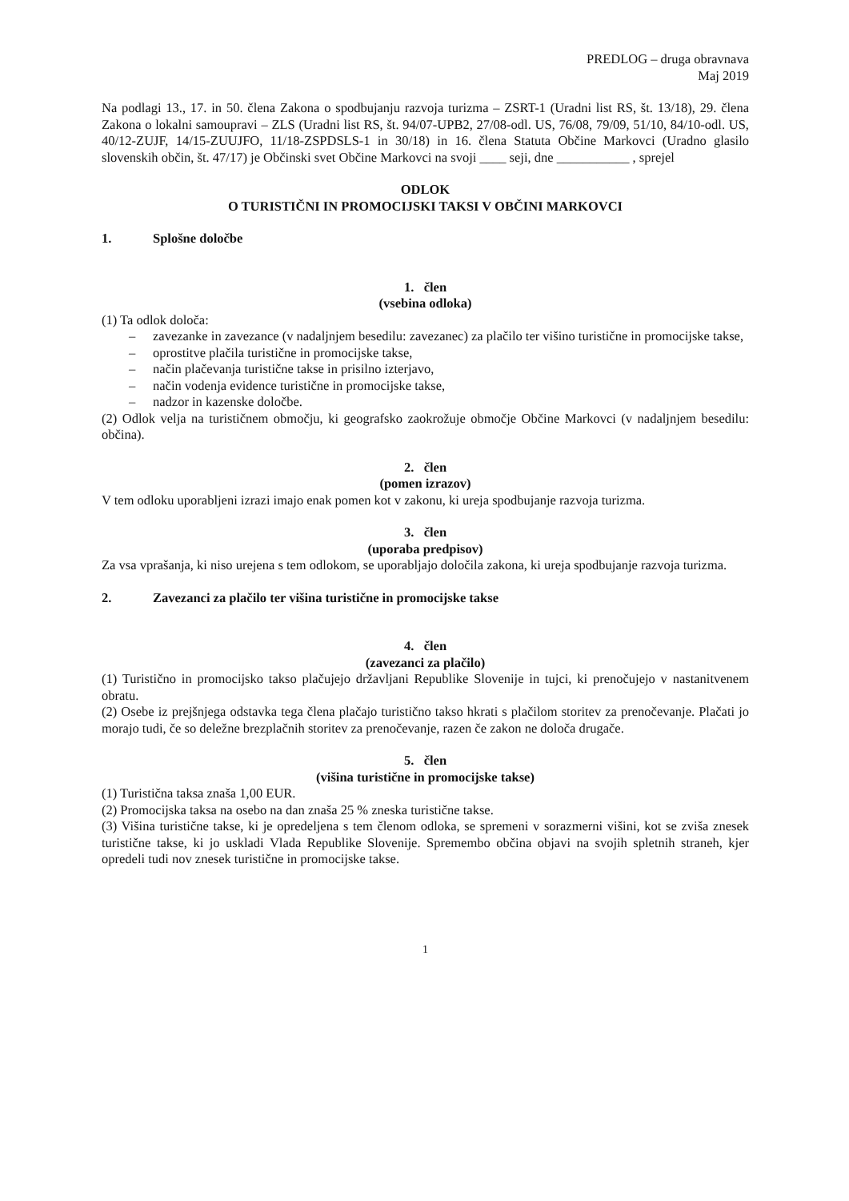PREDLOG – druga obravnava
Maj 2019
Na podlagi 13., 17. in 50. člena Zakona o spodbujanju razvoja turizma – ZSRT-1 (Uradni list RS, št. 13/18), 29. člena Zakona o lokalni samoupravi – ZLS (Uradni list RS, št. 94/07-UPB2, 27/08-odl. US, 76/08, 79/09, 51/10, 84/10-odl. US, 40/12-ZUJF, 14/15-ZUUJFO, 11/18-ZSPDSLS-1 in 30/18) in 16. člena Statuta Občine Markovci (Uradno glasilo slovenskih občin, št. 47/17) je Občinski svet Občine Markovci na svoji ____ seji, dne ___________ , sprejel
ODLOK
O TURISTIČNI IN PROMOCIJSKI TAKSI V OBČINI MARKOVCI
1. Splošne določbe
1. člen
(vsebina odloka)
(1) Ta odlok določa:
– zavezanke in zavezance (v nadaljnjem besedilu: zavezanec) za plačilo ter višino turistične in promocijske takse,
– oprostitve plačila turistične in promocijske takse,
– način plačevanja turistične takse in prisilno izterjavo,
– način vodenja evidence turistične in promocijske takse,
– nadzor in kazenske določbe.
(2) Odlok velja na turističnem območju, ki geografsko zaokrožuje območje Občine Markovci (v nadaljnjem besedilu: občina).
2. člen
(pomen izrazov)
V tem odloku uporabljeni izrazi imajo enak pomen kot v zakonu, ki ureja spodbujanje razvoja turizma.
3. člen
(uporaba predpisov)
Za vsa vprašanja, ki niso urejena s tem odlokom, se uporabljajo določila zakona, ki ureja spodbujanje razvoja turizma.
2. Zavezanci za plačilo ter višina turistične in promocijske takse
4. člen
(zavezanci za plačilo)
(1) Turistično in promocijsko takso plačujejo državljani Republike Slovenije in tujci, ki prenočujejo v nastanitvenem obratu.
(2) Osebe iz prejšnjega odstavka tega člena plačajo turistično takso hkrati s plačilom storitev za prenočevanje. Plačati jo morajo tudi, če so deležne brezplačnih storitev za prenočevanje, razen če zakon ne določa drugače.
5. člen
(višina turistične in promocijske takse)
(1) Turistična taksa znaša 1,00 EUR.
(2) Promocijska taksa na osebo na dan znaša 25 % zneska turistične takse.
(3) Višina turistične takse, ki je opredeljena s tem členom odloka, se spremeni v sorazmerni višini, kot se zviša znesek turistične takse, ki jo uskladi Vlada Republike Slovenije. Spremembo občina objavi na svojih spletnih straneh, kjer opredeli tudi nov znesek turistične in promocijske takse.
1